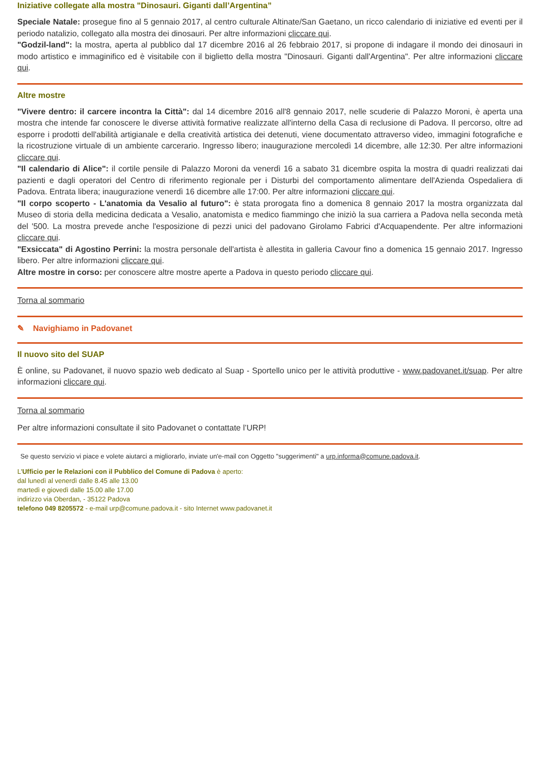Iniziative collegate alla mostra "Dinosauri. Giganti dall’Argentina”
Speciale Natale: prosegue fino al 5 gennaio 2017, al centro culturale Altinate/San Gaetano, un ricco calendario di iniziative ed eventi per il periodo natalizio, collegato alla mostra dei dinosauri. Per altre informazioni cliccare qui.
"Godzil-land": la mostra, aperta al pubblico dal 17 dicembre 2016 al 26 febbraio 2017, si propone di indagare il mondo dei dinosauri in modo artistico e immaginifico ed è visitabile con il biglietto della mostra "Dinosauri. Giganti dall'Argentina". Per altre informazioni cliccare qui.
Altre mostre
"Vivere dentro: il carcere incontra la Città": dal 14 dicembre 2016 all'8 gennaio 2017, nelle scuderie di Palazzo Moroni, è aperta una mostra che intende far conoscere le diverse attività formative realizzate all'interno della Casa di reclusione di Padova. Il percorso, oltre ad esporre i prodotti dell'abilità artigianale e della creatività artistica dei detenuti, viene documentato attraverso video, immagini fotografiche e la ricostruzione virtuale di un ambiente carcerario. Ingresso libero; inaugurazione mercoledì 14 dicembre, alle 12:30. Per altre informazioni cliccare qui.
"Il calendario di Alice": il cortile pensile di Palazzo Moroni da venerdì 16 a sabato 31 dicembre ospita la mostra di quadri realizzati dai pazienti e dagli operatori del Centro di riferimento regionale per i Disturbi del comportamento alimentare dell'Azienda Ospedaliera di Padova. Entrata libera; inaugurazione venerdì 16 dicembre alle 17:00. Per altre informazioni cliccare qui.
"Il corpo scoperto - L'anatomia da Vesalio al futuro": è stata prorogata fino a domenica 8 gennaio 2017 la mostra organizzata dal Museo di storia della medicina dedicata a Vesalio, anatomista e medico fiammingo che iniziò la sua carriera a Padova nella seconda metà del '500. La mostra prevede anche l'esposizione di pezzi unici del padovano Girolamo Fabrici d'Acquapendente. Per altre informazioni cliccare qui.
"Exsiccata" di Agostino Perrini: la mostra personale dell'artista è allestita in galleria Cavour fino a domenica 15 gennaio 2017. Ingresso libero. Per altre informazioni cliccare qui.
Altre mostre in corso: per conoscere altre mostre aperte a Padova in questo periodo cliccare qui.
Torna al sommario
✎ Navighiamo in Padovanet
Il nuovo sito del SUAP
È online, su Padovanet, il nuovo spazio web dedicato al Suap - Sportello unico per le attività produttive - www.padovanet.it/suap. Per altre informazioni cliccare qui.
Torna al sommario
Per altre informazioni consultate il sito Padovanet o contattate l’URP!
Se questo servizio vi piace e volete aiutarci a migliorarlo, inviate un'e-mail con Oggetto "suggerimenti" a urp.informa@comune.padova.it.
L'Ufficio per le Relazioni con il Pubblico del Comune di Padova è aperto:
dal lunedì al venerdì dalle 8.45 alle 13.00
martedì e giovedì dalle 15.00 alle 17.00
indirizzo via Oberdan, - 35122 Padova
telefono 049 8205572 - e-mail urp@comune.padova.it - sito Internet www.padovanet.it